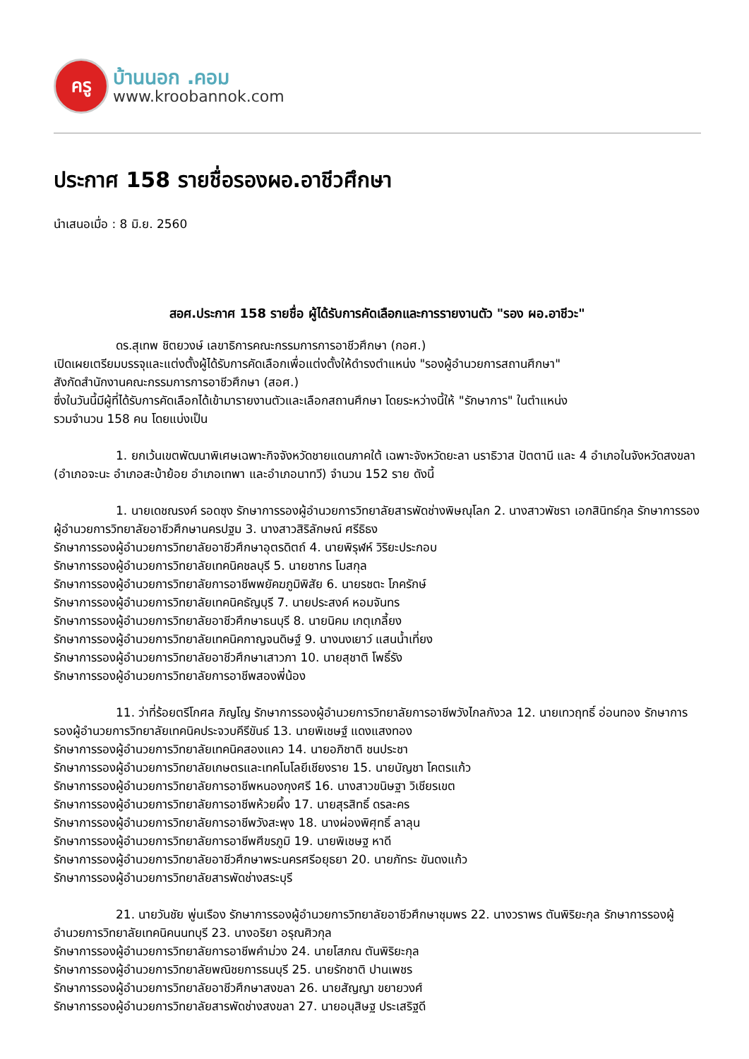ครู
บ้านนอก .คอม
www.kroobannok.com
ประกาศ 158 รายชื่อรองผอ.อาชีวศึกษา
นำเสนอเมื่อ : 8 มิ.ย. 2560
สอศ.ประกาศ 158 รายชื่อ ผู้ได้รับการคัดเลือกและการรายงานตัว "รอง ผอ.อาชีวะ"
ดร.สุเทพ ชิตยวงษ์ เลขาธิการคณะกรรมการการอาชีวศึกษา (กอศ.)
เปิดเผยเตรียมบรรจุและแต่งตั้งผู้ได้รับการคัดเลือกเพื่อแต่งตั้งให้ดำรงตำแหน่ง "รองผู้อำนวยการสถานศึกษา"
สังกัดสำนักงานคณะกรรมการการอาชีวศึกษา (สอศ.)
ซึ่งในวันนี้มีผู้ที่ได้รับการคัดเลือกได้เข้ามารายงานตัวและเลือกสถานศึกษา โดยระหว่างนี้ให้ "รักษาการ" ในตำแหน่ง
รวมจำนวน 158 คน โดยแบ่งเป็น
1. ยกเว้นเขตพัฒนาพิเศษเฉพาะกิจจังหวัดชายแดนภาคใต้ เฉพาะจังหวัดยะลา นราธิวาส ปัตตานี และ 4 อำเภอในจังหวัดสงขลา (อำเภอจะนะ อำเภอสะบ้าย้อย อำเภอเทพา และอำเภอนาทวี) จำนวน 152 ราย ดังนี้
1. นายเดชณรงค์ รอดซุง รักษาการรองผู้อำนวยการวิทยาลัยสารพัดช่างพิษณุโลก 2. นางสาวพัชรา เอกสินิทธ์กุล รักษาการรองผู้อำนวยการวิทยาลัยอาชีวศึกษานครปฐม 3. นางสาวสิริลักษณ์ ศรีธิธง
รักษาการรองผู้อำนวยการวิทยาลัยอาชีวศึกษาอุตรดิตถ์ 4. นายพิรุฬห์ วิริยะประกอบ
รักษาการรองผู้อำนวยการวิทยาลัยเทคนิคชลบุรี 5. นายชากร โมสกุล
รักษาการรองผู้อำนวยการวิทยาลัยการอาชีพพยัคฆภูมิพิสัย 6. นายรชตะ โภครักษ์
รักษาการรองผู้อำนวยการวิทยาลัยเทคนิคธัญบุรี 7. นายประสงค์ หอมจันทร
รักษาการรองผู้อำนวยการวิทยาลัยอาชีวศึกษาธนบุรี 8. นายนิคม เกตุเกลี้ยง
รักษาการรองผู้อำนวยการวิทยาลัยเทคนิคกาญจนดิษฐ์ 9. นางนงเยาว์ แสนน้ำเที่ยง
รักษาการรองผู้อำนวยการวิทยาลัยอาชีวศึกษาเสาวภา 10. นายสุชาติ โพธิ์รัง
รักษาการรองผู้อำนวยการวิทยาลัยการอาชีพสองพี่น้อง
11. ว่าที่ร้อยตรีโกศล ภิญโญ รักษาการรองผู้อำนวยการวิทยาลัยการอาชีพวังไกลกังวล 12. นายเทวฤทธิ์ อ่อนทอง รักษาการรองผู้อำนวยการวิทยาลัยเทคนิคประจวบคีรีขันธ์ 13. นายพิเชษฐ์ แดงแสงทอง
รักษาการรองผู้อำนวยการวิทยาลัยเทคนิคสองแคว 14. นายอภิชาติ ชนประชา
รักษาการรองผู้อำนวยการวิทยาลัยเกษตรและเทคโนโลยีเชียงราย 15. นายบัญชา โคตรแก้ว
รักษาการรองผู้อำนวยการวิทยาลัยการอาชีพหนองกุงศรี 16. นางสาวขนิษฐา วิเชียรเขต
รักษาการรองผู้อำนวยการวิทยาลัยการอาชีพห้วยผึ้ง 17. นายสุรสิทธิ์ ดรละคร
รักษาการรองผู้อำนวยการวิทยาลัยการอาชีพวังสะพุง 18. นางผ่องพิศุทธิ์ ลาลุน
รักษาการรองผู้อำนวยการวิทยาลัยการอาชีพศีขรภูมิ 19. นายพิเชษฐ หาดี
รักษาการรองผู้อำนวยการวิทยาลัยอาชีวศึกษาพระนครศรีอยุธยา 20. นายภัทระ ขันดงแก้ว
รักษาการรองผู้อำนวยการวิทยาลัยสารพัดช่างสระบุรี
21. นายวันชัย พู่นเรือง รักษาการรองผู้อำนวยการวิทยาลัยอาชีวศึกษาชุมพร 22. นางวราพร ตันพิริยะกุล รักษาการรองผู้อำนวยการวิทยาลัยเทคนิคนนทบุรี 23. นางอริยา อรุณศิวกุล
รักษาการรองผู้อำนวยการวิทยาลัยการอาชีพคำม่วง 24. นายโสภณ ตันพิริยะกุล
รักษาการรองผู้อำนวยการวิทยาลัยพณิชยการธนบุรี 25. นายรักชาติ ปานเพชร
รักษาการรองผู้อำนวยการวิทยาลัยอาชีวศึกษาสงขลา 26. นายสัญญา ขยายวงศ์
รักษาการรองผู้อำนวยการวิทยาลัยสารพัดช่างสงขลา 27. นายอนุสิษฐ ประเสริฐดี